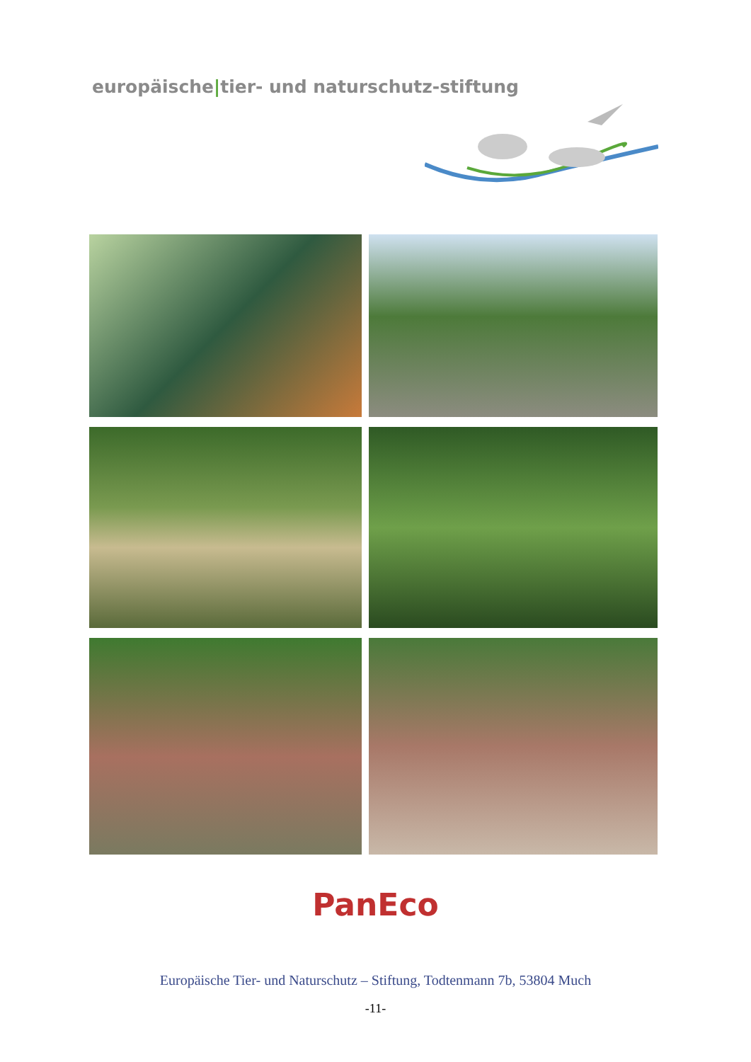europäische|tier- und naturschutz-stiftung
PanEco
Europäische Tier- und Naturschutz – Stiftung, Todtenmann 7b, 53804 Much
-11-